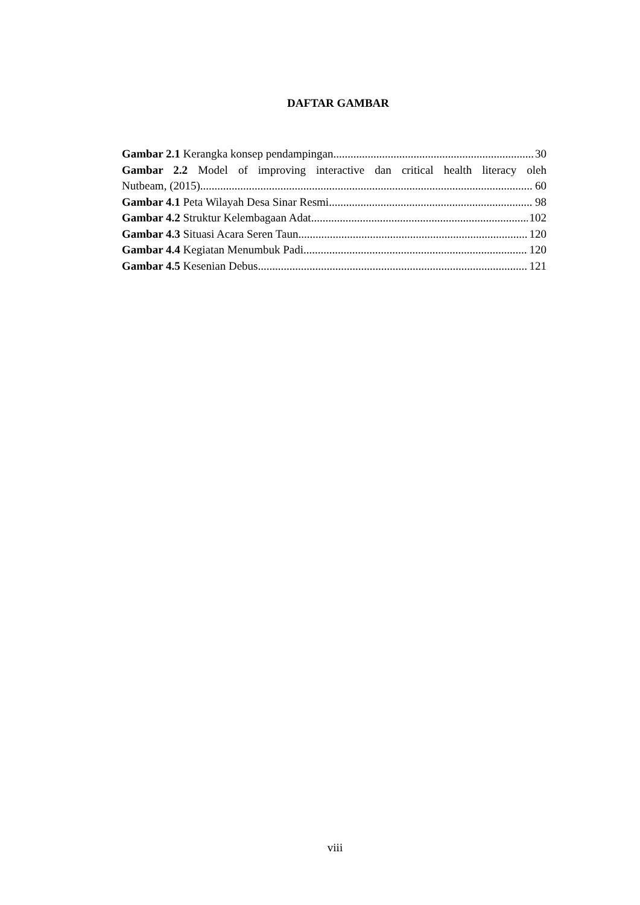DAFTAR GAMBAR
Gambar 2.1 Kerangka konsep pendampingan 30
Gambar 2.2 Model of improving interactive dan critical health literacy oleh
Nutbeam, (2015) 60
Gambar 4.1 Peta Wilayah Desa Sinar Resmi 98
Gambar 4.2 Struktur Kelembagaan Adat 102
Gambar 4.3 Situasi Acara Seren Taun 120
Gambar 4.4 Kegiatan Menumbuk Padi 120
Gambar 4.5 Kesenian Debus 121
viii